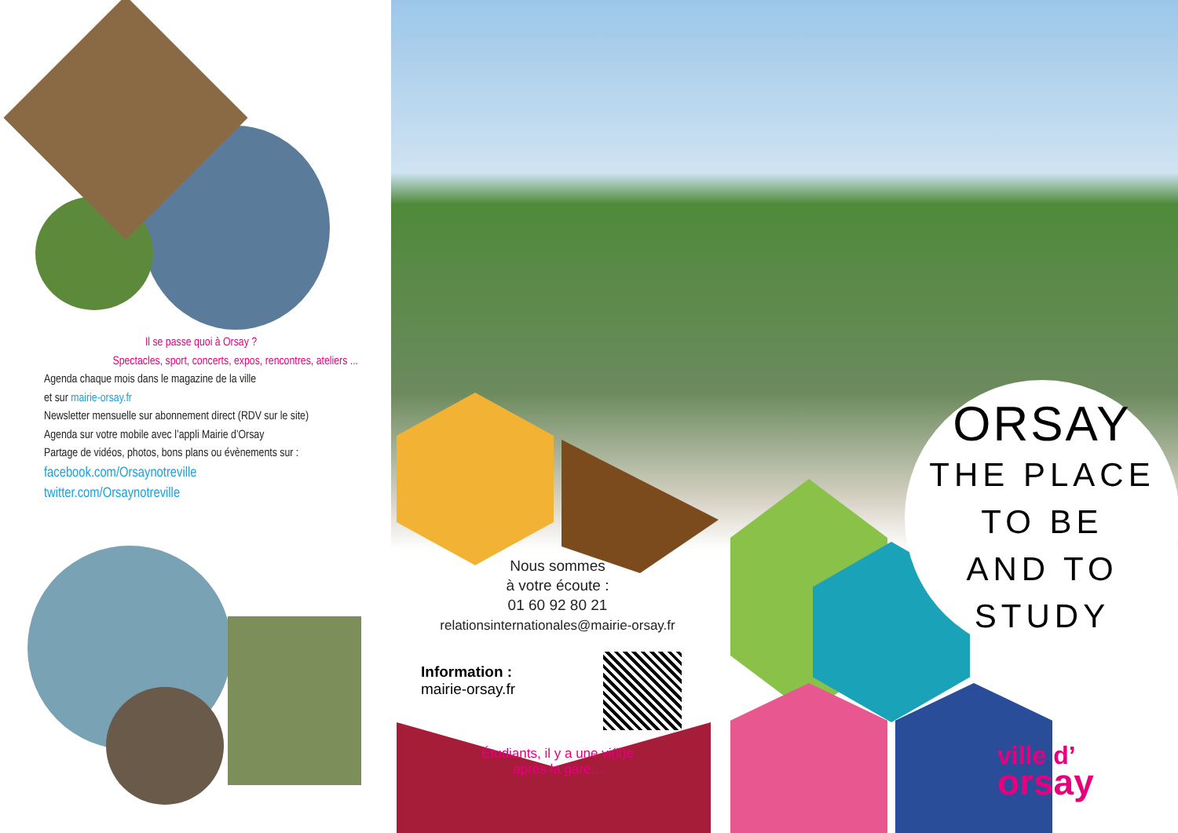Il se passe quoi à Orsay ?
Spectacles, sport, concerts, expos, rencontres, ateliers ...
Agenda chaque mois dans le magazine de la ville
et sur mairie-orsay.fr
Newsletter mensuelle sur abonnement direct (RDV sur le site)
Agenda sur votre mobile avec l’appli Mairie d’Orsay
Partage de vidéos, photos, bons plans ou évènements sur :
facebook.com/Orsaynotreville
twitter.com/Orsaynotreville
ORSAY
THE PLACE
TO BE
AND TO
STUDY
Nous sommes
à votre écoute :
01 60 92 80 21
relationsinternationales@mairie-orsay.fr
Information :
mairie-orsay.fr
Étudiants, il y a une vi(ll)e
après la gare...
ville d’
orsay